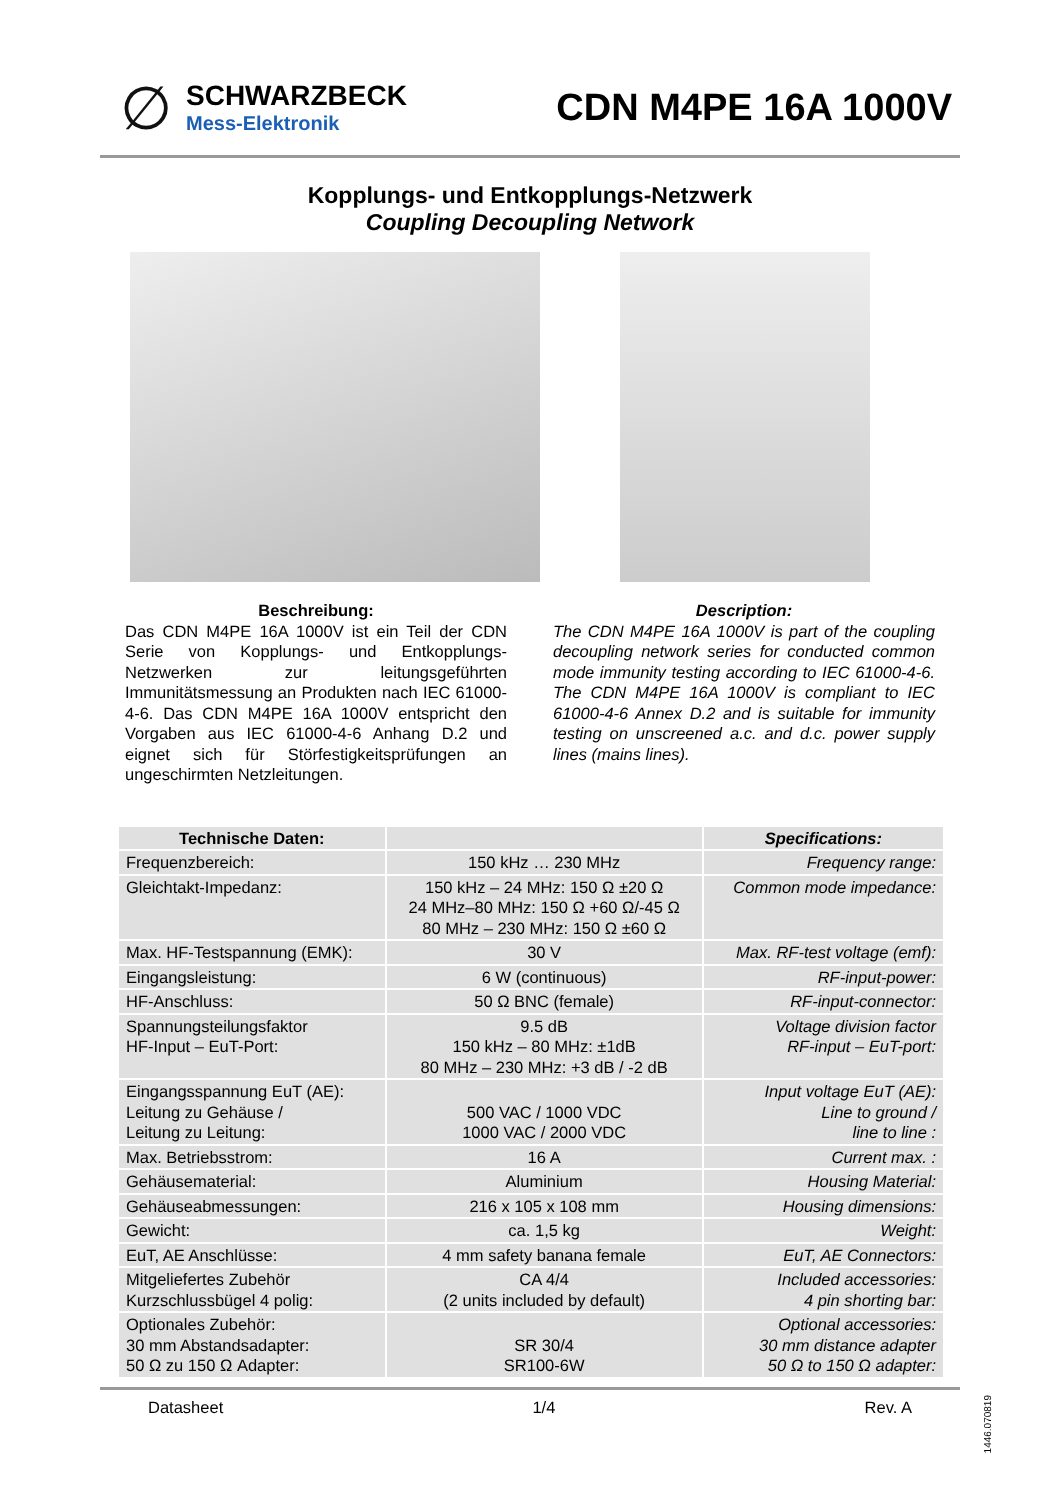∅
SCHWARZBECK
Mess-Elektronik
CDN M4PE 16A 1000V
Kopplungs- und Entkopplungs-Netzwerk
Coupling Decoupling Network
Beschreibung:
Das CDN M4PE 16A 1000V ist ein Teil der CDN Serie von Kopplungs- und Entkopplungs-Netzwerken zur leitungsgeführten Immunitätsmessung an Produkten nach IEC 61000-4-6. Das CDN M4PE 16A 1000V entspricht den Vorgaben aus IEC 61000-4-6 Anhang D.2 und eignet sich für Störfestigkeitsprüfungen an ungeschirmten Netzleitungen.
Description:
The CDN M4PE 16A 1000V is part of the coupling decoupling network series for conducted common mode immunity testing according to IEC 61000-4-6. The CDN M4PE 16A 1000V is compliant to IEC 61000-4-6 Annex D.2 and is suitable for immunity testing on unscreened a.c. and d.c. power supply lines (mains lines).
| Technische Daten: | | Specifications: |
| --- | --- | --- |
| Frequenzbereich: | 150 kHz … 230 MHz | Frequency range: |
| Gleichtakt-Impedanz: | 150 kHz – 24 MHz: 150 Ω ±20 Ω 24 MHz–80 MHz: 150 Ω +60 Ω/-45 Ω 80 MHz – 230 MHz: 150 Ω ±60 Ω | Common mode impedance: |
| Max. HF-Testspannung (EMK): | 30 V | Max. RF-test voltage (emf): |
| Eingangsleistung: | 6 W (continuous) | RF-input-power: |
| HF-Anschluss: | 50 Ω BNC (female) | RF-input-connector: |
| Spannungsteilungsfaktor HF-Input – EuT-Port: | 9.5 dB 150 kHz – 80 MHz: ±1dB 80 MHz – 230 MHz: +3 dB / -2 dB | Voltage division factor RF-input – EuT-port: |
| Eingangsspannung EuT (AE): Leitung zu Gehäuse / Leitung zu Leitung: | 500 VAC / 1000 VDC 1000 VAC / 2000 VDC | Input voltage EuT (AE): Line to ground / line to line : |
| Max. Betriebsstrom: | 16 A | Current max. : |
| Gehäusematerial: | Aluminium | Housing Material: |
| Gehäuseabmessungen: | 216 x 105 x 108 mm | Housing dimensions: |
| Gewicht: | ca. 1,5 kg | Weight: |
| EuT, AE Anschlüsse: | 4 mm safety banana female | EuT, AE Connectors: |
| Mitgeliefertes Zubehör Kurzschlussbügel 4 polig: | CA 4/4 (2 units included by default) | Included accessories: 4 pin shorting bar: |
| Optionales Zubehör: 30 mm Abstandsadapter: 50 Ω zu 150 Ω Adapter: | SR 30/4 SR100-6W | Optional accessories: 30 mm distance adapter 50 Ω to 150 Ω adapter: |
Datasheet 1/4 Rev. A
1446.070819